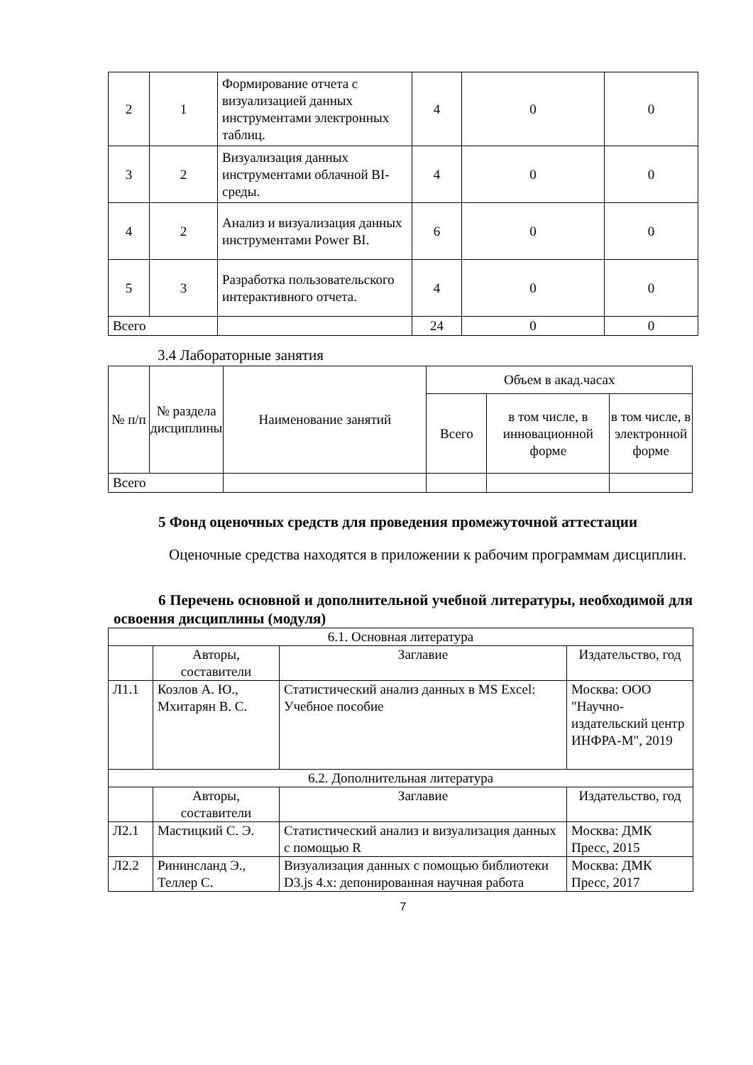| 2 | 1 | Формирование отчета с визуализацией данных инструментами электронных таблиц. | 4 | 0 | 0 |
| 3 | 2 | Визуализация данных инструментами облачной BI-среды. | 4 | 0 | 0 |
| 4 | 2 | Анализ и визуализация данных инструментами Power BI. | 6 | 0 | 0 |
| 5 | 3 | Разработка пользовательского интерактивного отчета. | 4 | 0 | 0 |
| Всего | | | 24 | 0 | 0 |
3.4 Лабораторные занятия
| № п/п | № раздела дисциплины | Наименование занятий | Объем в акад.часах | | |
| | | | Всего | в том числе, в инновационной форме | в том числе, в электронной форме |
| Всего | | | | | |
5 Фонд оценочных средств для проведения промежуточной аттестации
Оценочные средства находятся в приложении к рабочим программам дисциплин.
6 Перечень основной и дополнительной учебной литературы, необходимой для освоения дисциплины (модуля)
| 6.1. Основная литература | | | |
| | Авторы, составители | Заглавие | Издательство, год |
| Л1.1 | Козлов А. Ю., Мхитарян В. С. | Статистический анализ данных в MS Excel: Учебное пособие | Москва: ООО "Научно-издательский центр ИНФРА-М", 2019 |
| 6.2. Дополнительная литература | | | |
| | Авторы, составители | Заглавие | Издательство, год |
| Л2.1 | Мастицкий С. Э. | Статистический анализ и визуализация данных с помощью R | Москва: ДМК Пресс, 2015 |
| Л2.2 | Рининсланд Э., Теллер С. | Визуализация данных с помощью библиотеки D3.js 4.x: депонированная научная работа | Москва: ДМК Пресс, 2017 |
7